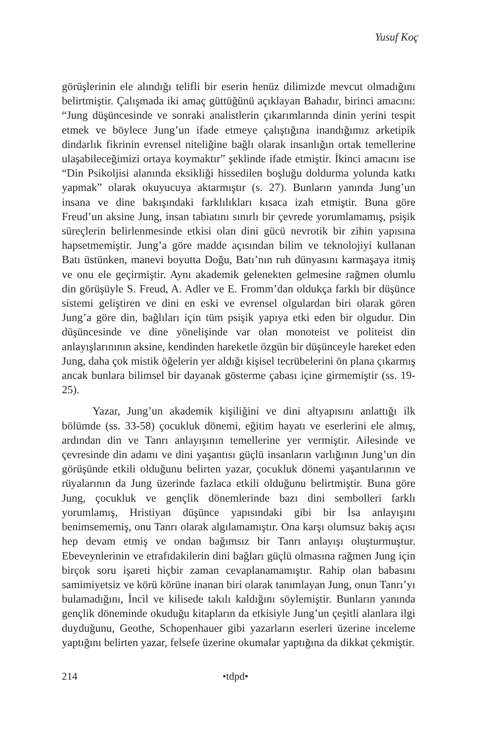Yusuf Koç
görüşlerinin ele alındığı telifli bir eserin henüz dilimizde mevcut olmadığını belirtmiştir. Çalışmada iki amaç güttüğünü açıklayan Bahadır, birinci amacını: “Jung düşüncesinde ve sonraki analistlerin çıkarımlarında dinin yerini tespit etmek ve böylece Jung’un ifade etmeye çalıştığına inandığımız arketipik dindarlık fikrinin evrensel niteliğine bağlı olarak insanlığın ortak temellerine ulaşabileceğimizi ortaya koymaktır” şeklinde ifade etmiştir. İkinci amacını ise “Din Psikoljisi alanında eksikliği hissedilen boşluğu doldurma yolunda katkı yapmak” olarak okuyucuya aktarmıştır (s. 27). Bunların yanında Jung’un insana ve dine bakışındaki farklılıkları kısaca izah etmiştir. Buna göre Freud’un aksine Jung, insan tabiatını sınırlı bir çevrede yorumlamamış, psişik süreçlerin belirlenmesinde etkisi olan dini gücü nevrotik bir zihin yapısına hapsetmemiştir. Jung’a göre madde açısından bilim ve teknolojiyi kullanan Batı üstünken, manevi boyutta Doğu, Batı’nın ruh dünyasını karmaşaya itmiş ve onu ele geçirmiştir. Aynı akademik gelenekten gelmesine rağmen olumlu din görüşüyle S. Freud, A. Adler ve E. Fromm’dan oldukça farklı bir düşünce sistemi geliştiren ve dini en eski ve evrensel olgulardan biri olarak gören Jung’a göre din, bağlıları için tüm psişik yapıya etki eden bir olgudur. Din düşüncesinde ve dine yönelişinde var olan monoteist ve politeist din anlayışlarınının aksine, kendinden hareketle özgün bir düşünceyle hareket eden Jung, daha çok mistik öğelerin yer aldığı kişisel tecrübelerini ön plana çıkarmış ancak bunlara bilimsel bir dayanak gösterme çabası içine girmemiştir (ss. 19-25).
Yazar, Jung’un akademik kişiliğini ve dini altyapısını anlattığı ilk bölümde (ss. 33-58) çocukluk dönemi, eğitim hayatı ve eserlerini ele almış, ardından din ve Tanrı anlayışının temellerine yer vermiştir. Ailesinde ve çevresinde din adamı ve dini yaşantısı güçlü insanların varlığının Jung’un din görüşünde etkili olduğunu belirten yazar, çocukluk dönemi yaşantılarının ve rüyalarının da Jung üzerinde fazlaca etkili olduğunu belirtmiştir. Buna göre Jung, çocukluk ve gençlik dönemlerinde bazı dini sembolleri farklı yorumlamış, Hristiyan düşünce yapısındaki gibi bir İsa anlayışını benimsememiş, onu Tanrı olarak algılamamıştır. Ona karşı olumsuz bakış açısı hep devam etmiş ve ondan bağımsız bir Tanrı anlayışı oluşturmuştur. Ebeveynlerinin ve etrafıdakilerin dini bağları güçlü olmasına rağmen Jung için birçok soru işareti hiçbir zaman cevaplanamamıştır. Rahip olan babasını samimiyetsiz ve körü körüne inanan biri olarak tanımlayan Jung, onun Tanrı’yı bulamadığını, İncil ve kilisede takılı kaldığını söylemiştir. Bunların yanında gençlik döneminde okuduğu kitapların da etkisiyle Jung’un çeşitli alanlara ilgi duyduğunu, Geothe, Schopenhauer gibi yazarların eserleri üzerine inceleme yaptığını belirten yazar, felsefe üzerine okumalar yaptığına da dikkat çekmiştir.
214 •tdpd•